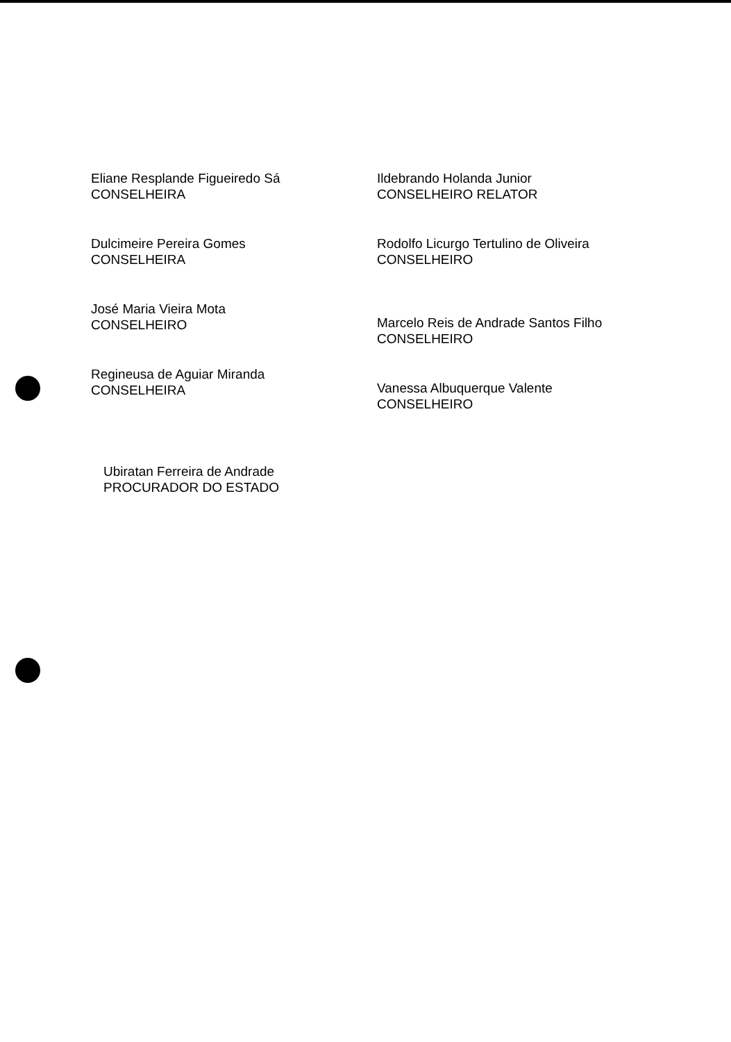Eliane Resplande Figueiredo Sá
CONSELHEIRA
Dulcimeire Pereira Gomes
CONSELHEIRA
José Maria Vieira Mota
CONSELHEIRO
Regineusa de Aguiar Miranda
CONSELHEIRA
Ildebrando Holanda Junior
CONSELHEIRO RELATOR
Rodolfo Licurgo Tertulino de Oliveira
CONSELHEIRO
Marcelo Reis de Andrade Santos Filho
CONSELHEIRO
Vanessa Albuquerque Valente
CONSELHEIRO
Ubiratan Ferreira de Andrade
PROCURADOR DO ESTADO